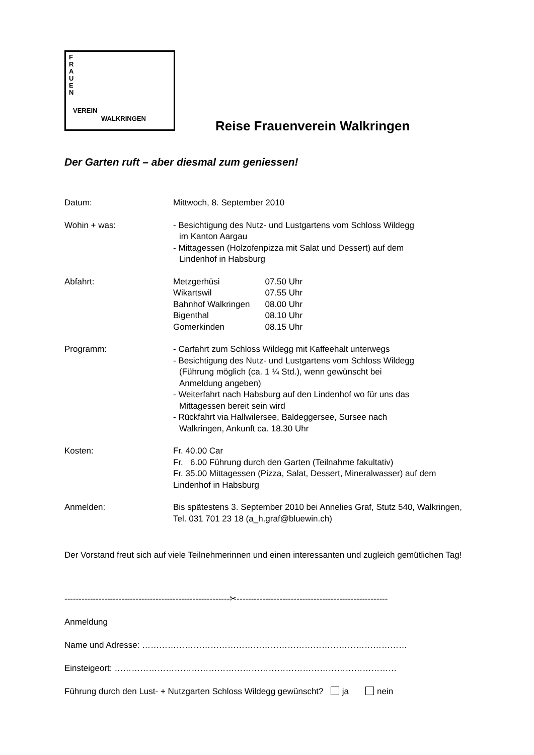F R A U E N
VEREIN
WALKRINGEN
Reise Frauenverein Walkringen
Der Garten ruft – aber diesmal zum geniessen!
Datum: Mittwoch, 8. September 2010
Wohin + was: - Besichtigung des Nutz- und Lustgartens vom Schloss Wildegg
im Kanton Aargau
- Mittagessen (Holzofenpizza mit Salat und Dessert) auf dem
Lindenhof in Habsburg
Abfahrt:
| Metzgerhüsi | 07.50 Uhr |
| Wikartswil | 07.55 Uhr |
| Bahnhof Walkringen | 08.00 Uhr |
| Bigenthal | 08.10 Uhr |
| Gomerkinden | 08.15 Uhr |
Programm: - Carfahrt zum Schloss Wildegg mit Kaffeehalt unterwegs
- Besichtigung des Nutz- und Lustgartens vom Schloss Wildegg
(Führung möglich (ca. 1 ¼ Std.), wenn gewünscht bei
Anmeldung angeben)
- Weiterfahrt nach Habsburg auf den Lindenhof wo für uns das
Mittagessen bereit sein wird
- Rückfahrt via Hallwilersee, Baldeggersee, Sursee nach
Walkringen, Ankunft ca. 18.30 Uhr
Kosten: Fr. 40.00 Car
Fr. 6.00 Führung durch den Garten (Teilnahme fakultativ)
Fr. 35.00 Mittagessen (Pizza, Salat, Dessert, Mineralwasser) auf dem Lindenhof in Habsburg
Anmelden: Bis spätestens 3. September 2010 bei Annelies Graf, Stutz 540, Walkringen, Tel. 031 701 23 18 (a_h.graf@bluewin.ch)
Der Vorstand freut sich auf viele Teilnehmerinnen und einen interessanten und zugleich gemütlichen Tag!
----------------------------------------------------------✂-----------------------------------------------------
Anmeldung
Name und Adresse: …………………………………………………………………………………
Einsteigeort: ………………………………………………………………………………………
Führung durch den Lust- + Nutzgarten Schloss Wildegg gewünscht? ja nein